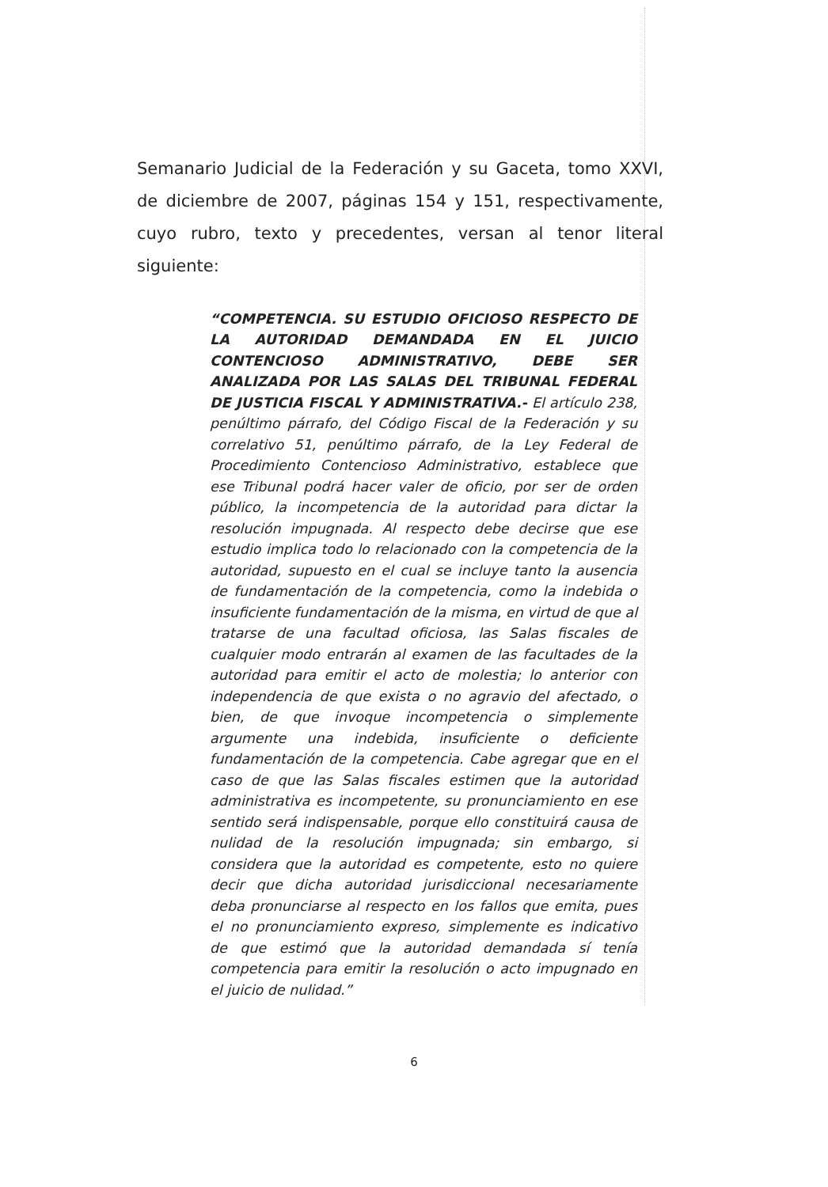Semanario Judicial de la Federación y su Gaceta, tomo XXVI, de diciembre de 2007, páginas 154 y 151, respectivamente, cuyo rubro, texto y precedentes, versan al tenor literal siguiente:
“COMPETENCIA. SU ESTUDIO OFICIOSO RESPECTO DE LA AUTORIDAD DEMANDADA EN EL JUICIO CONTENCIOSO ADMINISTRATIVO, DEBE SER ANALIZADA POR LAS SALAS DEL TRIBUNAL FEDERAL DE JUSTICIA FISCAL Y ADMINISTRATIVA.- El artículo 238, penúltimo párrafo, del Código Fiscal de la Federación y su correlativo 51, penúltimo párrafo, de la Ley Federal de Procedimiento Contencioso Administrativo, establece que ese Tribunal podrá hacer valer de oficio, por ser de orden público, la incompetencia de la autoridad para dictar la resolución impugnada. Al respecto debe decirse que ese estudio implica todo lo relacionado con la competencia de la autoridad, supuesto en el cual se incluye tanto la ausencia de fundamentación de la competencia, como la indebida o insuficiente fundamentación de la misma, en virtud de que al tratarse de una facultad oficiosa, las Salas fiscales de cualquier modo entrarán al examen de las facultades de la autoridad para emitir el acto de molestia; lo anterior con independencia de que exista o no agravio del afectado, o bien, de que invoque incompetencia o simplemente argumente una indebida, insuficiente o deficiente fundamentación de la competencia. Cabe agregar que en el caso de que las Salas fiscales estimen que la autoridad administrativa es incompetente, su pronunciamiento en ese sentido será indispensable, porque ello constituirá causa de nulidad de la resolución impugnada; sin embargo, si considera que la autoridad es competente, esto no quiere decir que dicha autoridad jurisdiccional necesariamente deba pronunciarse al respecto en los fallos que emita, pues el no pronunciamiento expreso, simplemente es indicativo de que estimó que la autoridad demandada sí tenía competencia para emitir la resolución o acto impugnado en el juicio de nulidad.”
6